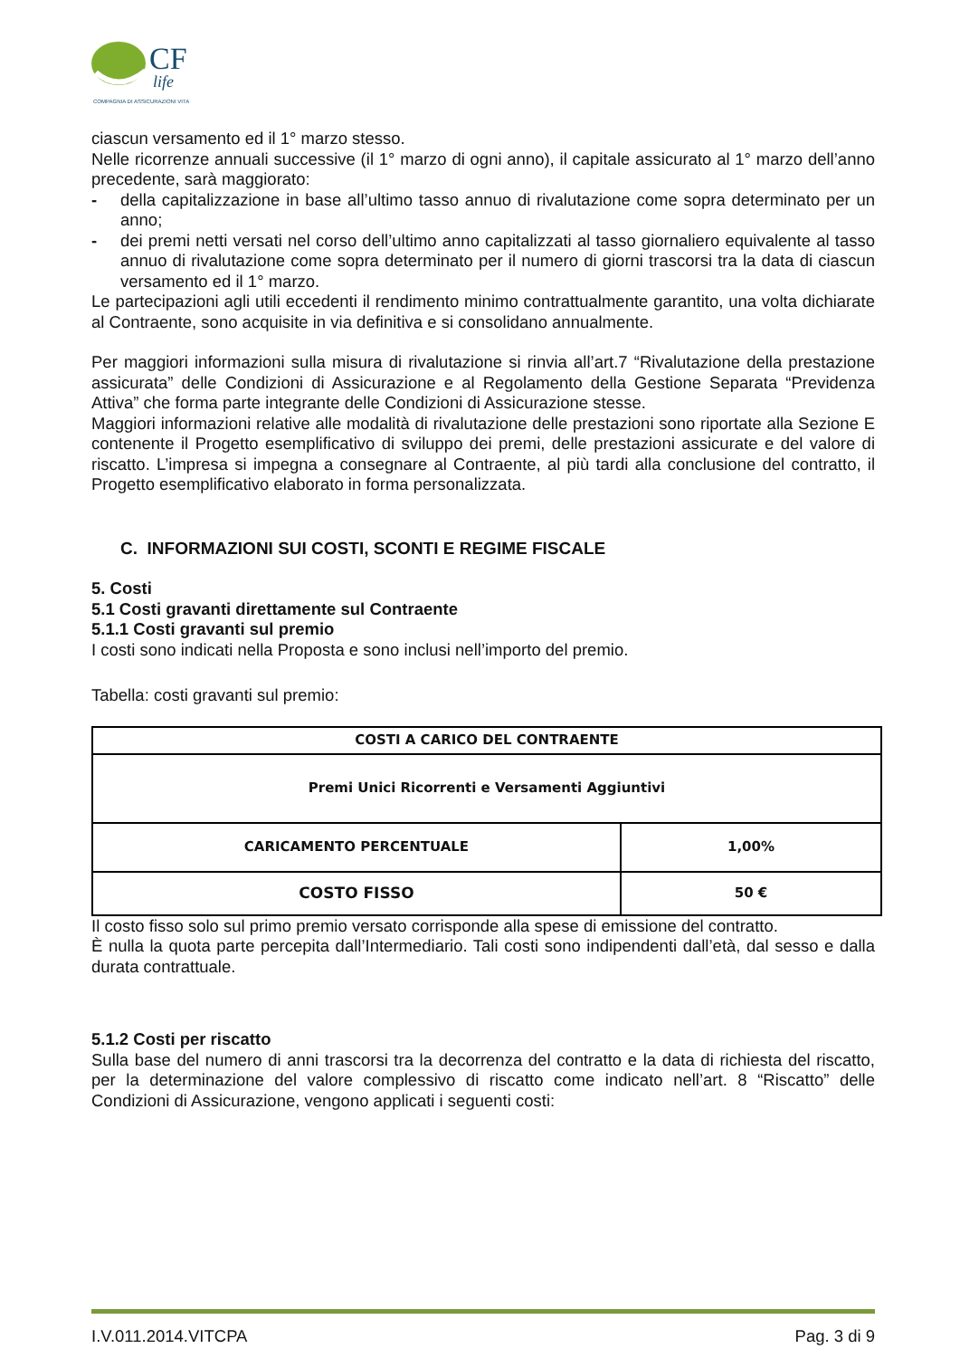CF
life
COMPAGNIA DI ASSICURAZIONI VITA
ciascun versamento ed il 1° marzo stesso.
Nelle ricorrenze annuali successive (il 1° marzo di ogni anno), il capitale assicurato al 1° marzo dell’anno precedente, sarà maggiorato:
- della capitalizzazione in base all’ultimo tasso annuo di rivalutazione come sopra determinato per un anno;
- dei premi netti versati nel corso dell’ultimo anno capitalizzati al tasso giornaliero equivalente al tasso annuo di rivalutazione come sopra determinato per il numero di giorni trascorsi tra la data di ciascun versamento ed il 1° marzo.
Le partecipazioni agli utili eccedenti il rendimento minimo contrattualmente garantito, una volta dichiarate al Contraente, sono acquisite in via definitiva e si consolidano annualmente.
Per maggiori informazioni sulla misura di rivalutazione si rinvia all’art.7 “Rivalutazione della prestazione assicurata” delle Condizioni di Assicurazione e al Regolamento della Gestione Separata “Previdenza Attiva” che forma parte integrante delle Condizioni di Assicurazione stesse.
Maggiori informazioni relative alle modalità di rivalutazione delle prestazioni sono riportate alla Sezione E contenente il Progetto esemplificativo di sviluppo dei premi, delle prestazioni assicurate e del valore di riscatto. L’impresa si impegna a consegnare al Contraente, al più tardi alla conclusione del contratto, il Progetto esemplificativo elaborato in forma personalizzata.
C. INFORMAZIONI SUI COSTI, SCONTI E REGIME FISCALE
5. Costi
5.1 Costi gravanti direttamente sul Contraente
5.1.1 Costi gravanti sul premio
I costi sono indicati nella Proposta e sono inclusi nell’importo del premio.
Tabella: costi gravanti sul premio:
| COSTI A CARICO DEL CONTRAENTE | |
| --- | --- |
| Premi Unici Ricorrenti e Versamenti Aggiuntivi | |
| CARICAMENTO PERCENTUALE | 1,00% |
| COSTO FISSO | 50 € |
Il costo fisso solo sul primo premio versato corrisponde alla spese di emissione del contratto.
È nulla la quota parte percepita dall’Intermediario. Tali costi sono indipendenti dall’età, dal sesso e dalla durata contrattuale.
5.1.2 Costi per riscatto
Sulla base del numero di anni trascorsi tra la decorrenza del contratto e la data di richiesta del riscatto, per la determinazione del valore complessivo di riscatto come indicato nell’art. 8 “Riscatto” delle Condizioni di Assicurazione, vengono applicati i seguenti costi:
I.V.011.2014.VITCPA Pag. 3 di 9